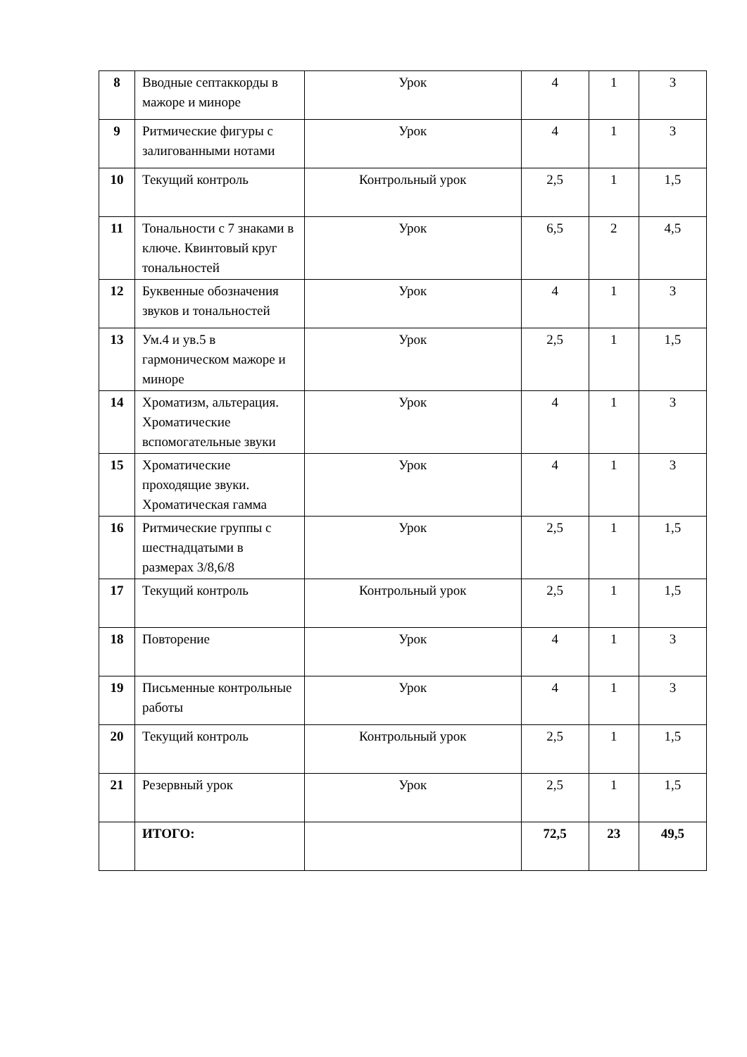| 8 | Вводные септаккорды в мажоре и миноре | Урок | 4 | 1 | 3 |
| 9 | Ритмические фигуры с залигованными нотами | Урок | 4 | 1 | 3 |
| 10 | Текущий контроль | Контрольный урок | 2,5 | 1 | 1,5 |
| 11 | Тональности с 7 знаками в ключе. Квинтовый круг тональностей | Урок | 6,5 | 2 | 4,5 |
| 12 | Буквенные обозначения звуков и тональностей | Урок | 4 | 1 | 3 |
| 13 | Ум.4 и ув.5 в гармоническом мажоре и миноре | Урок | 2,5 | 1 | 1,5 |
| 14 | Хроматизм, альтерация. Хроматические вспомогательные звуки | Урок | 4 | 1 | 3 |
| 15 | Хроматические проходящие звуки. Хроматическая гамма | Урок | 4 | 1 | 3 |
| 16 | Ритмические группы с шестнадцатыми в размерах 3/8,6/8 | Урок | 2,5 | 1 | 1,5 |
| 17 | Текущий контроль | Контрольный урок | 2,5 | 1 | 1,5 |
| 18 | Повторение | Урок | 4 | 1 | 3 |
| 19 | Письменные контрольные работы | Урок | 4 | 1 | 3 |
| 20 | Текущий контроль | Контрольный урок | 2,5 | 1 | 1,5 |
| 21 | Резервный урок | Урок | 2,5 | 1 | 1,5 |
| | ИТОГО: | | 72,5 | 23 | 49,5 |